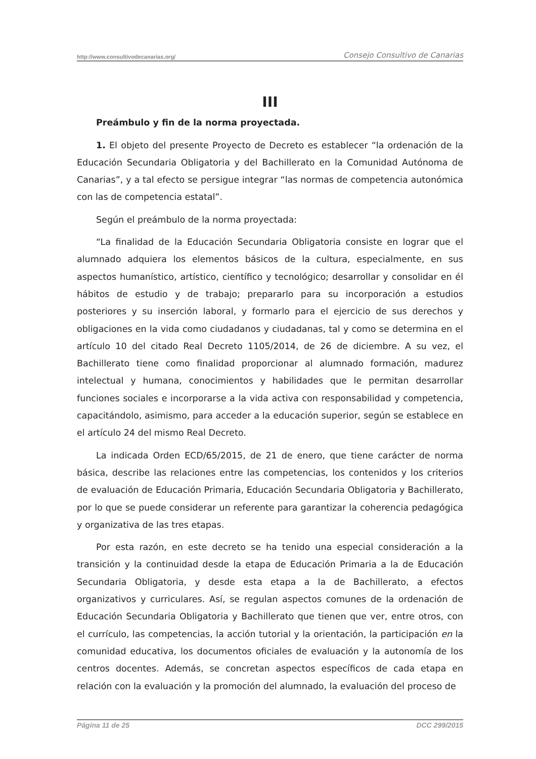http://www.consultivodecanarias.org/ Consejo Consultivo de Canarias
III
Preámbulo y fin de la norma proyectada.
1. El objeto del presente Proyecto de Decreto es establecer “la ordenación de la Educación Secundaria Obligatoria y del Bachillerato en la Comunidad Autónoma de Canarias”, y a tal efecto se persigue integrar “las normas de competencia autonómica con las de competencia estatal”.
Según el preámbulo de la norma proyectada:
“La finalidad de la Educación Secundaria Obligatoria consiste en lograr que el alumnado adquiera los elementos básicos de la cultura, especialmente, en sus aspectos humanístico, artístico, científico y tecnológico; desarrollar y consolidar en él hábitos de estudio y de trabajo; prepararlo para su incorporación a estudios posteriores y su inserción laboral, y formarlo para el ejercicio de sus derechos y obligaciones en la vida como ciudadanos y ciudadanas, tal y como se determina en el artículo 10 del citado Real Decreto 1105/2014, de 26 de diciembre. A su vez, el Bachillerato tiene como finalidad proporcionar al alumnado formación, madurez intelectual y humana, conocimientos y habilidades que le permitan desarrollar funciones sociales e incorporarse a la vida activa con responsabilidad y competencia, capacitándolo, asimismo, para acceder a la educación superior, según se establece en el artículo 24 del mismo Real Decreto.
La indicada Orden ECD/65/2015, de 21 de enero, que tiene carácter de norma básica, describe las relaciones entre las competencias, los contenidos y los criterios de evaluación de Educación Primaria, Educación Secundaria Obligatoria y Bachillerato, por lo que se puede considerar un referente para garantizar la coherencia pedagógica y organizativa de las tres etapas.
Por esta razón, en este decreto se ha tenido una especial consideración a la transición y la continuidad desde la etapa de Educación Primaria a la de Educación Secundaria Obligatoria, y desde esta etapa a la de Bachillerato, a efectos organizativos y curriculares. Así, se regulan aspectos comunes de la ordenación de Educación Secundaria Obligatoria y Bachillerato que tienen que ver, entre otros, con el currículo, las competencias, la acción tutorial y la orientación, la participación en la comunidad educativa, los documentos oficiales de evaluación y la autonomía de los centros docentes. Además, se concretan aspectos específicos de cada etapa en relación con la evaluación y la promoción del alumnado, la evaluación del proceso de
Página 11 de 25 DCC 299/2015